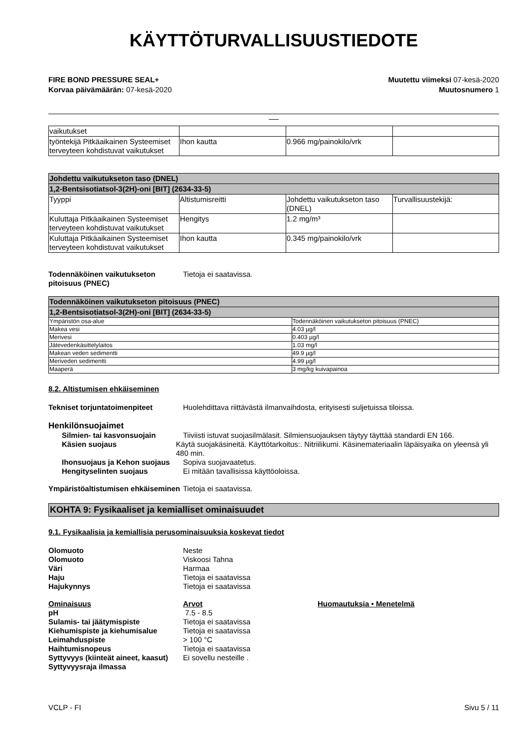KÄYTTÖTURVALLISUUSTIEDOTE
FIRE BOND PRESSURE SEAL+
Korvaa päivämäärän: 07-kesä-2020
Muutettu viimeksi 07-kesä-2020
Muutosnumero 1
| vaikutukset | | | |
| työntekijä Pitkäaikainen Systeemiset terveyteen kohdistuvat vaikutukset | Ihon kautta | 0.966 mg/painokilo/vrk | |
| Johdettu vaikutukseton taso (DNEL) | | | |
| --- | --- | --- | --- |
| 1,2-Bentsisotiatsol-3(2H)-oni [BIT] (2634-33-5) | | | |
| Tyyppi | Altistumisreitti | Johdettu vaikutukseton taso (DNEL) | Turvallisuustekijä: |
| Kuluttaja Pitkäaikainen Systeemiset terveyteen kohdistuvat vaikutukset | Hengitys | 1.2 mg/m³ | |
| Kuluttaja Pitkäaikainen Systeemiset terveyteen kohdistuvat vaikutukset | Ihon kautta | 0.345 mg/painokilo/vrk | |
Todennäköinen vaikutukseton pitoisuus (PNEC)
Tietoja ei saatavissa.
| Todennäköinen vaikutukseton pitoisuus (PNEC) | |
| --- | --- |
| 1,2-Bentsisotiatsol-3(2H)-oni [BIT] (2634-33-5) | |
| Ympäristön osa-alue | Todennäköinen vaikutukseton pitoisuus (PNEC) |
| Makea vesi | 4.03 µg/l |
| Merivesi | 0.403 µg/l |
| Jätevedenkäsittelylaitos | 1.03 mg/l |
| Makean veden sedimentti | 49.9 µg/l |
| Meriveden sedimentti | 4.99 µg/l |
| Maaperä | 3 mg/kg kuivapainoa |
8.2. Altistumisen ehkäiseminen
Tekniset torjuntatoimenpiteet Huolehdittava riittävästä ilmanvaihdosta, erityisesti suljetuissa tiloissa.
Henkilönsuojaimet
Silmien- tai kasvonsuojain Tiiviisti istuvat suojasilmälasit. Silmiensuojauksen täytyy täyttää standardi EN 166.
Käsien suojaus Käytä suojakäsineitä. Käyttötarkoitus:. Nitriilikumi. Käsinemateriaalin läpäisyaika on yleensä yli 480 min.
Ihonsuojaus ja Kehon suojaus
Sopiva suojavaatetus.
Hengityselinten suojaus Ei mitään tavallisissa käyttöoloissa.
Ympäristöaltistumisen ehkäiseminen
Tietoja ei saatavissa.
KOHTA 9: Fysikaaliset ja kemialliset ominaisuudet
9.1. Fysikaalisia ja kemiallisia perusominaisuuksia koskevat tiedot
Olomuoto Neste
Olomuoto Viskoosi Tahna
Väri Harmaa
Haju Tietoja ei saatavissa
Hajukynnys Tietoja ei saatavissa
Ominaisuus Arvot Huomautuksia • Menetelmä
pH 7.5 - 8.5
Sulamis- tai jäätymispiste Tietoja ei saatavissa
Kiehumispiste ja kiehumisalue Tietoja ei saatavissa
Leimahduspiste > 100 °C
Haihtumisnopeus Tietoja ei saatavissa
Syttyvyys (kiinteät aineet, kaasut)
Ei sovellu nesteille .
Syttyvyysraja ilmassa
VCLP - FI Sivu 5 / 11